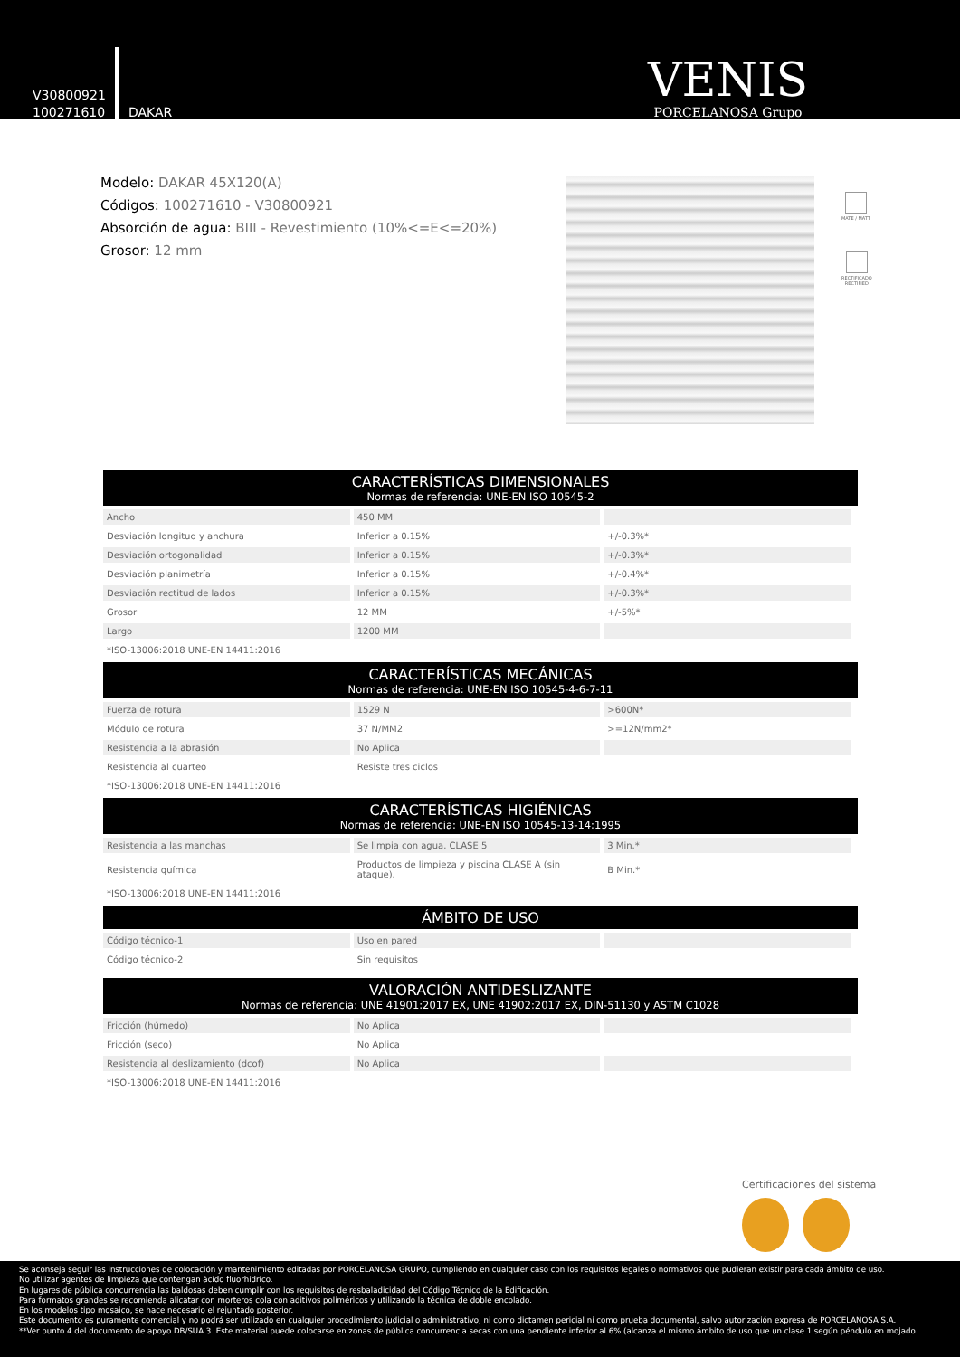V30800921
100271610
DAKAR
VENIS
PORCELANOSA Grupo
Modelo: DAKAR 45X120(A)
Códigos: 100271610 - V30800921
Absorción de agua: BIII - Revestimiento (10%<=E<=20%)
Grosor: 12 mm
MATE / MATT
RECTIFICADO
RECTIFIED
CARACTERÍSTICAS DIMENSIONALES
Normas de referencia: UNE-EN ISO 10545-2
| Ancho | 450 MM | |
| Desviación longitud y anchura | Inferior a 0.15% | +/-0.3%* |
| Desviación ortogonalidad | Inferior a 0.15% | +/-0.3%* |
| Desviación planimetría | Inferior a 0.15% | +/-0.4%* |
| Desviación rectitud de lados | Inferior a 0.15% | +/-0.3%* |
| Grosor | 12 MM | +/-5%* |
| Largo | 1200 MM | |
*ISO-13006:2018 UNE-EN 14411:2016
CARACTERÍSTICAS MECÁNICAS
Normas de referencia: UNE-EN ISO 10545-4-6-7-11
| Fuerza de rotura | 1529 N | >600N* |
| Módulo de rotura | 37 N/MM2 | >=12N/mm2* |
| Resistencia a la abrasión | No Aplica | |
| Resistencia al cuarteo | Resiste tres ciclos | |
*ISO-13006:2018 UNE-EN 14411:2016
CARACTERÍSTICAS HIGIÉNICAS
Normas de referencia: UNE-EN ISO 10545-13-14:1995
| Resistencia a las manchas | Se limpia con agua. CLASE 5 | 3 Min.* |
| Resistencia química | Productos de limpieza y piscina CLASE A (sin ataque). | B Min.* |
*ISO-13006:2018 UNE-EN 14411:2016
ÁMBITO DE USO
| Código técnico-1 | Uso en pared | |
| Código técnico-2 | Sin requisitos | |
VALORACIÓN ANTIDESLIZANTE
Normas de referencia: UNE 41901:2017 EX, UNE 41902:2017 EX, DIN-51130 y ASTM C1028
| Fricción (húmedo) | No Aplica | |
| Fricción (seco) | No Aplica | |
| Resistencia al deslizamiento (dcof) | No Aplica | |
*ISO-13006:2018 UNE-EN 14411:2016
Certificaciones del sistema
Se aconseja seguir las instrucciones de colocación y mantenimiento editadas por PORCELANOSA GRUPO, cumpliendo en cualquier caso con los requisitos legales o normativos que pudieran existir para cada ámbito de uso.
No utilizar agentes de limpieza que contengan ácido fluorhídrico.
En lugares de pública concurrencia las baldosas deben cumplir con los requisitos de resbaladicidad del Código Técnico de la Edificación.
Para formatos grandes se recomienda alicatar con morteros cola con aditivos poliméricos y utilizando la técnica de doble encolado.
En los modelos tipo mosaico, se hace necesario el rejuntado posterior.
Este documento es puramente comercial y no podrá ser utilizado en cualquier procedimiento judicial o administrativo, ni como dictamen pericial ni como prueba documental, salvo autorización expresa de PORCELANOSA S.A.
**Ver punto 4 del documento de apoyo DB/SUA 3. Este material puede colocarse en zonas de pública concurrencia secas con una pendiente inferior al 6% (alcanza el mismo ámbito de uso que un clase 1 según péndulo en mojado